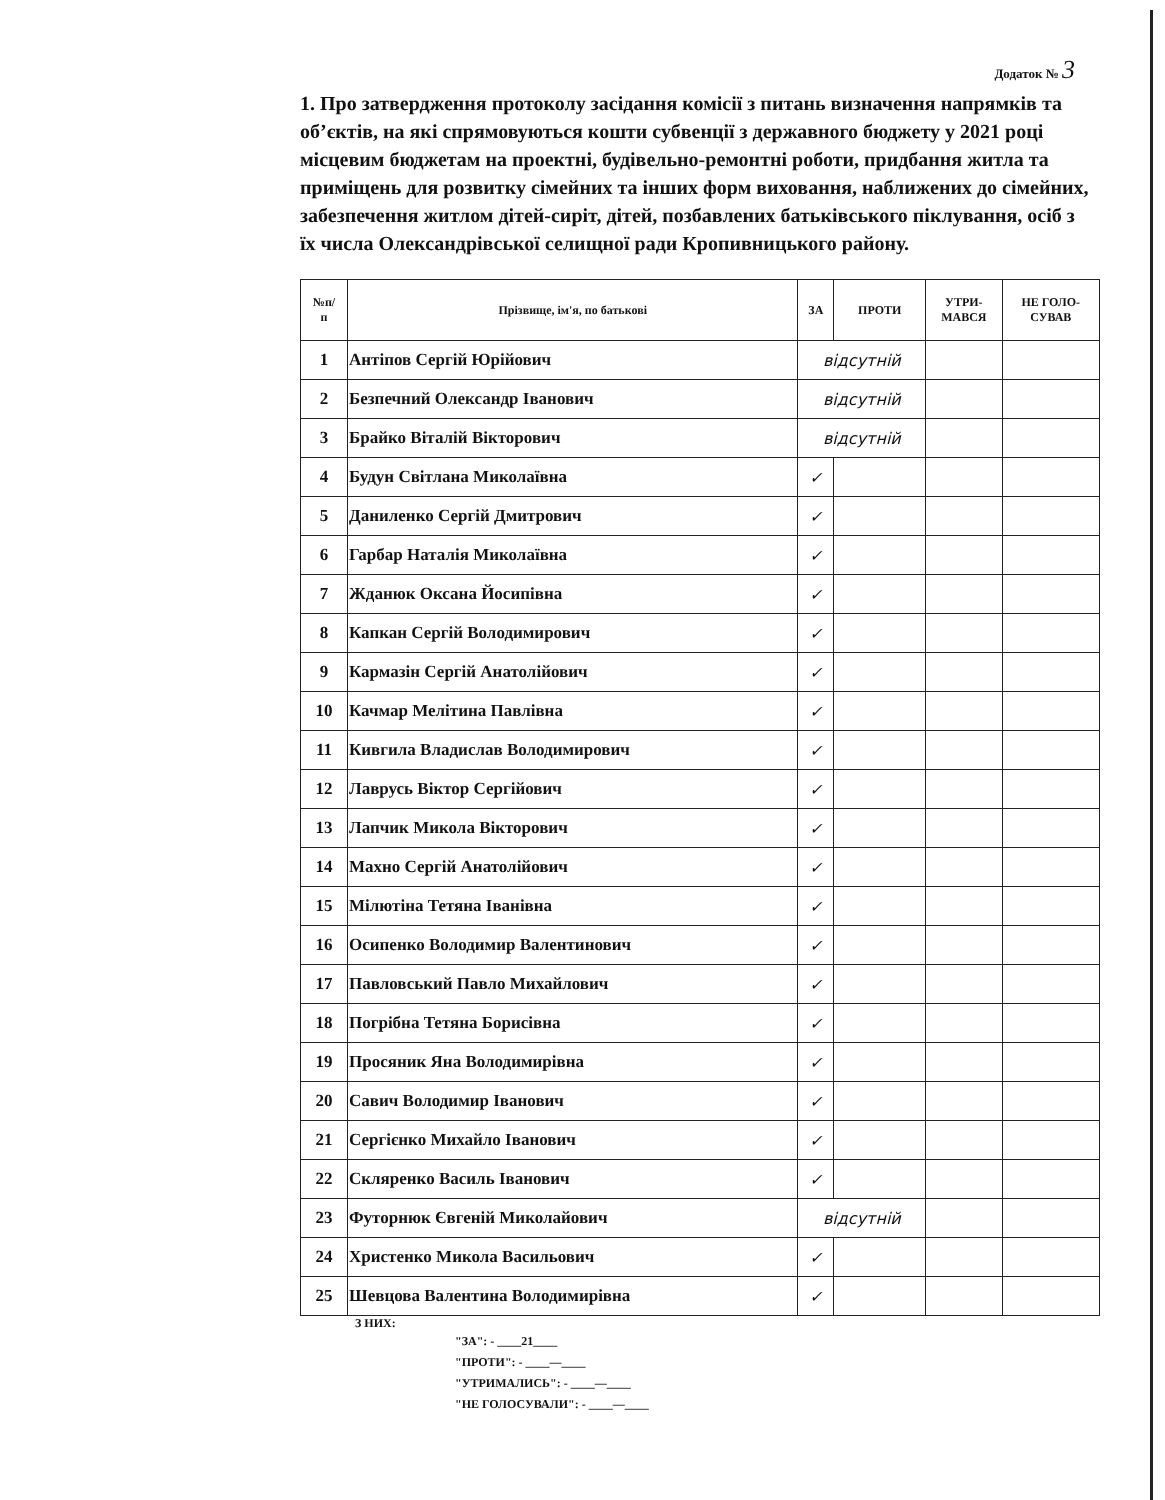Додаток № 3
1. Про затвердження протоколу засідання комісії з питань визначення напрямків та об’єктів, на які спрямовуються кошти субвенції з державного бюджету у 2021 році місцевим бюджетам на проектні, будівельно-ремонтні роботи, придбання житла та приміщень для розвитку сімейних та інших форм виховання, наближених до сімейних, забезпечення житлом дітей-сиріт, дітей, позбавлених батьківського піклування, осіб з їх числа Олександрівської селищної ради Кропивницького району.
| №п/ п | Прізвище, ім'я, по батькові | ЗА | ПРОТИ | УТРИ- МАВСЯ | НЕ ГОЛО- СУВАВ |
| --- | --- | --- | --- | --- | --- |
| 1 | Антіпов Сергій Юрійович | відсутній | | | |
| 2 | Безпечний Олександр Іванович | відсутній | | | |
| 3 | Брайко Віталій Вікторович | відсутній | | | |
| 4 | Будун Світлана Миколаївна | ✓ | | | |
| 5 | Даниленко Сергій Дмитрович | ✓ | | | |
| 6 | Гарбар Наталія Миколаївна | ✓ | | | |
| 7 | Жданюк Оксана Йосипівна | ✓ | | | |
| 8 | Капкан Сергій Володимирович | ✓ | | | |
| 9 | Кармазін Сергій Анатолійович | ✓ | | | |
| 10 | Качмар Мелітина Павлівна | ✓ | | | |
| 11 | Кивгила Владислав Володимирович | ✓ | | | |
| 12 | Лаврусь Віктор Сергійович | ✓ | | | |
| 13 | Лапчик Микола Вікторович | ✓ | | | |
| 14 | Махно Сергій Анатолійович | ✓ | | | |
| 15 | Мілютіна Тетяна Іванівна | ✓ | | | |
| 16 | Осипенко Володимир Валентинович | ✓ | | | |
| 17 | Павловський Павло Михайлович | ✓ | | | |
| 18 | Погрібна Тетяна Борисівна | ✓ | | | |
| 19 | Просяник Яна Володимирівна | ✓ | | | |
| 20 | Савич Володимир Іванович | ✓ | | | |
| 21 | Сергієнко Михайло Іванович | ✓ | | | |
| 22 | Скляренко Василь Іванович | ✓ | | | |
| 23 | Футорнюк Євгеній Миколайович | відсутній | | | |
| 24 | Христенко Микола Васильович | ✓ | | | |
| 25 | Шевцова Валентина Володимирівна | ✓ | | | |
З НИХ:
"ЗА": - ____21____
"ПРОТИ": - ____—____
"УТРИМАЛИСЬ": - ____—____
"НЕ ГОЛОСУВАЛИ": - ____—____